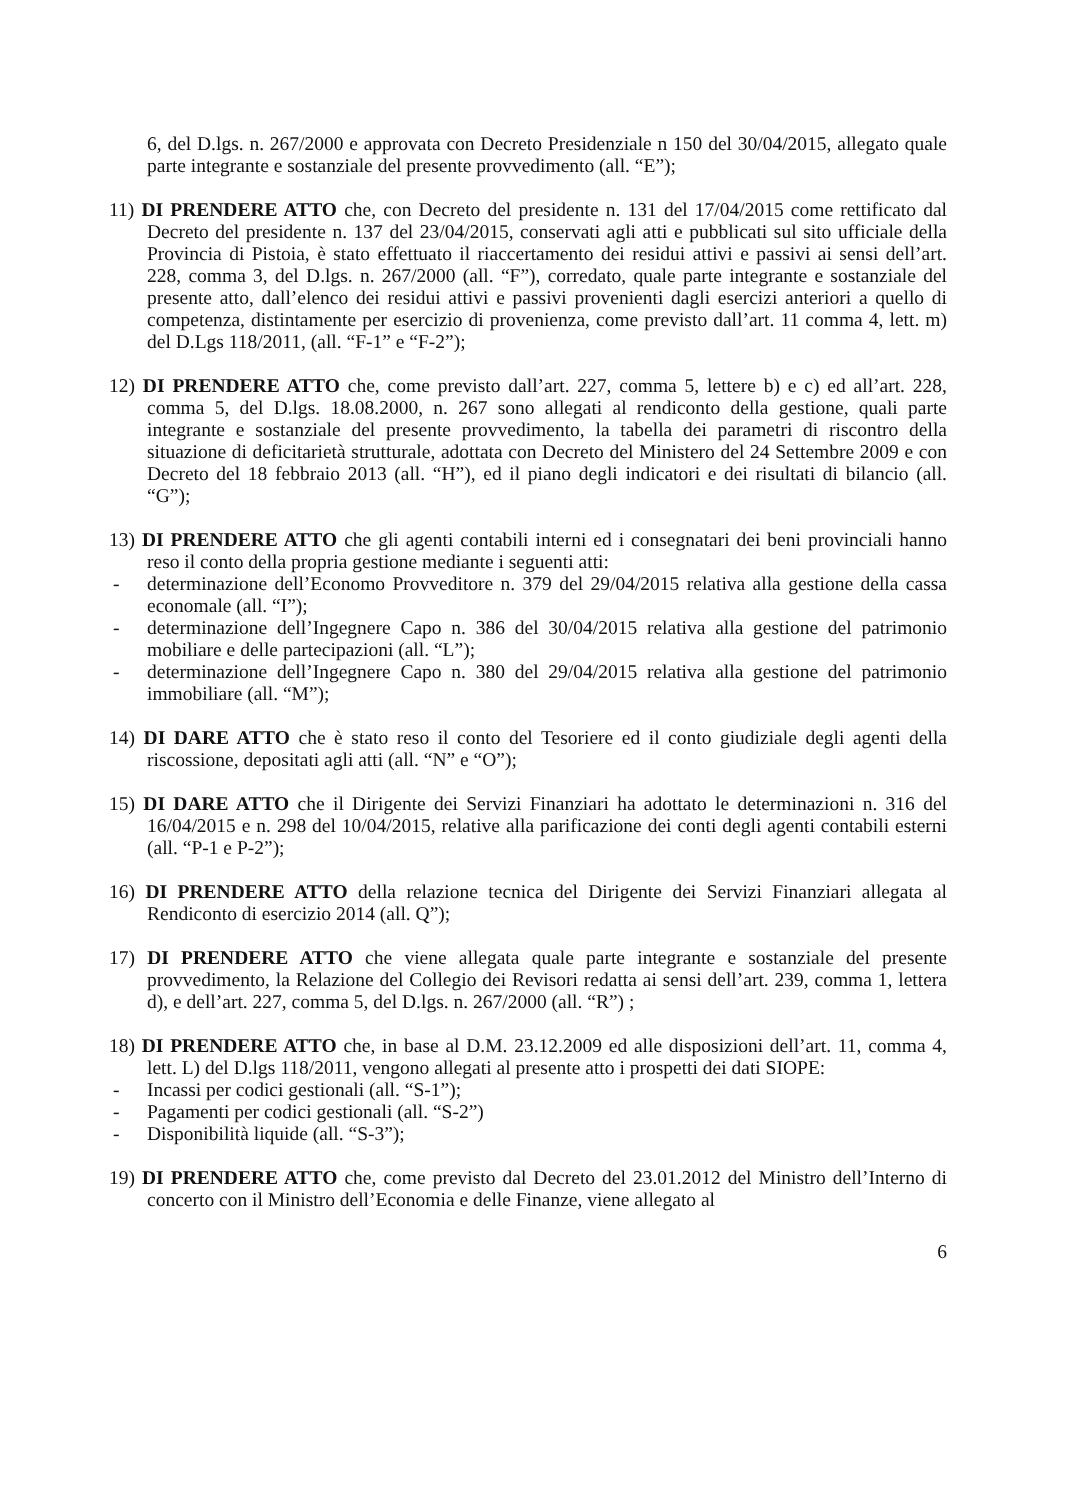6, del D.lgs. n. 267/2000 e approvata con Decreto Presidenziale n 150 del 30/04/2015, allegato quale parte integrante e sostanziale del presente provvedimento (all. “E”);
11) DI PRENDERE ATTO che, con Decreto del presidente n. 131 del 17/04/2015 come rettificato dal Decreto del presidente n. 137 del 23/04/2015, conservati agli atti e pubblicati sul sito ufficiale della Provincia di Pistoia, è stato effettuato il riaccertamento dei residui attivi e passivi ai sensi dell’art. 228, comma 3, del D.lgs. n. 267/2000 (all. “F”), corredato, quale parte integrante e sostanziale del presente atto, dall’elenco dei residui attivi e passivi provenienti dagli esercizi anteriori a quello di competenza, distintamente per esercizio di provenienza, come previsto dall’art. 11 comma 4, lett. m) del D.Lgs 118/2011, (all. “F-1” e “F-2”);
12) DI PRENDERE ATTO che, come previsto dall’art. 227, comma 5, lettere b) e c) ed all’art. 228, comma 5, del D.lgs. 18.08.2000, n. 267 sono allegati al rendiconto della gestione, quali parte integrante e sostanziale del presente provvedimento, la tabella dei parametri di riscontro della situazione di deficitarietà strutturale, adottata con Decreto del Ministero del 24 Settembre 2009 e con Decreto del 18 febbraio 2013 (all. “H”), ed il piano degli indicatori e dei risultati di bilancio (all. “G”);
13) DI PRENDERE ATTO che gli agenti contabili interni ed i consegnatari dei beni provinciali hanno reso il conto della propria gestione mediante i seguenti atti:
- determinazione dell’Economo Provveditore n. 379 del 29/04/2015 relativa alla gestione della cassa economale (all. “I”);
- determinazione dell’Ingegnere Capo n. 386 del 30/04/2015 relativa alla gestione del patrimonio mobiliare e delle partecipazioni (all. “L”);
- determinazione dell’Ingegnere Capo n. 380 del 29/04/2015 relativa alla gestione del patrimonio immobiliare (all. “M”);
14) DI DARE ATTO che è stato reso il conto del Tesoriere ed il conto giudiziale degli agenti della riscossione, depositati agli atti (all. “N” e “O”);
15) DI DARE ATTO che il Dirigente dei Servizi Finanziari ha adottato le determinazioni n. 316 del 16/04/2015 e n. 298 del 10/04/2015, relative alla parificazione dei conti degli agenti contabili esterni (all. “P-1 e P-2”);
16) DI PRENDERE ATTO della relazione tecnica del Dirigente dei Servizi Finanziari allegata al Rendiconto di esercizio 2014 (all. Q”);
17) DI PRENDERE ATTO che viene allegata quale parte integrante e sostanziale del presente provvedimento, la Relazione del Collegio dei Revisori redatta ai sensi dell’art. 239, comma 1, lettera d), e dell’art. 227, comma 5, del D.lgs. n. 267/2000 (all. “R”) ;
18) DI PRENDERE ATTO che, in base al D.M. 23.12.2009 ed alle disposizioni dell’art. 11, comma 4, lett. L) del D.lgs 118/2011, vengono allegati al presente atto i prospetti dei dati SIOPE:
- Incassi per codici gestionali (all. “S-1”);
- Pagamenti per codici gestionali (all. “S-2”)
- Disponibilità liquide (all. “S-3”);
19) DI PRENDERE ATTO che, come previsto dal Decreto del 23.01.2012 del Ministro dell’Interno di concerto con il Ministro dell’Economia e delle Finanze, viene allegato al
6